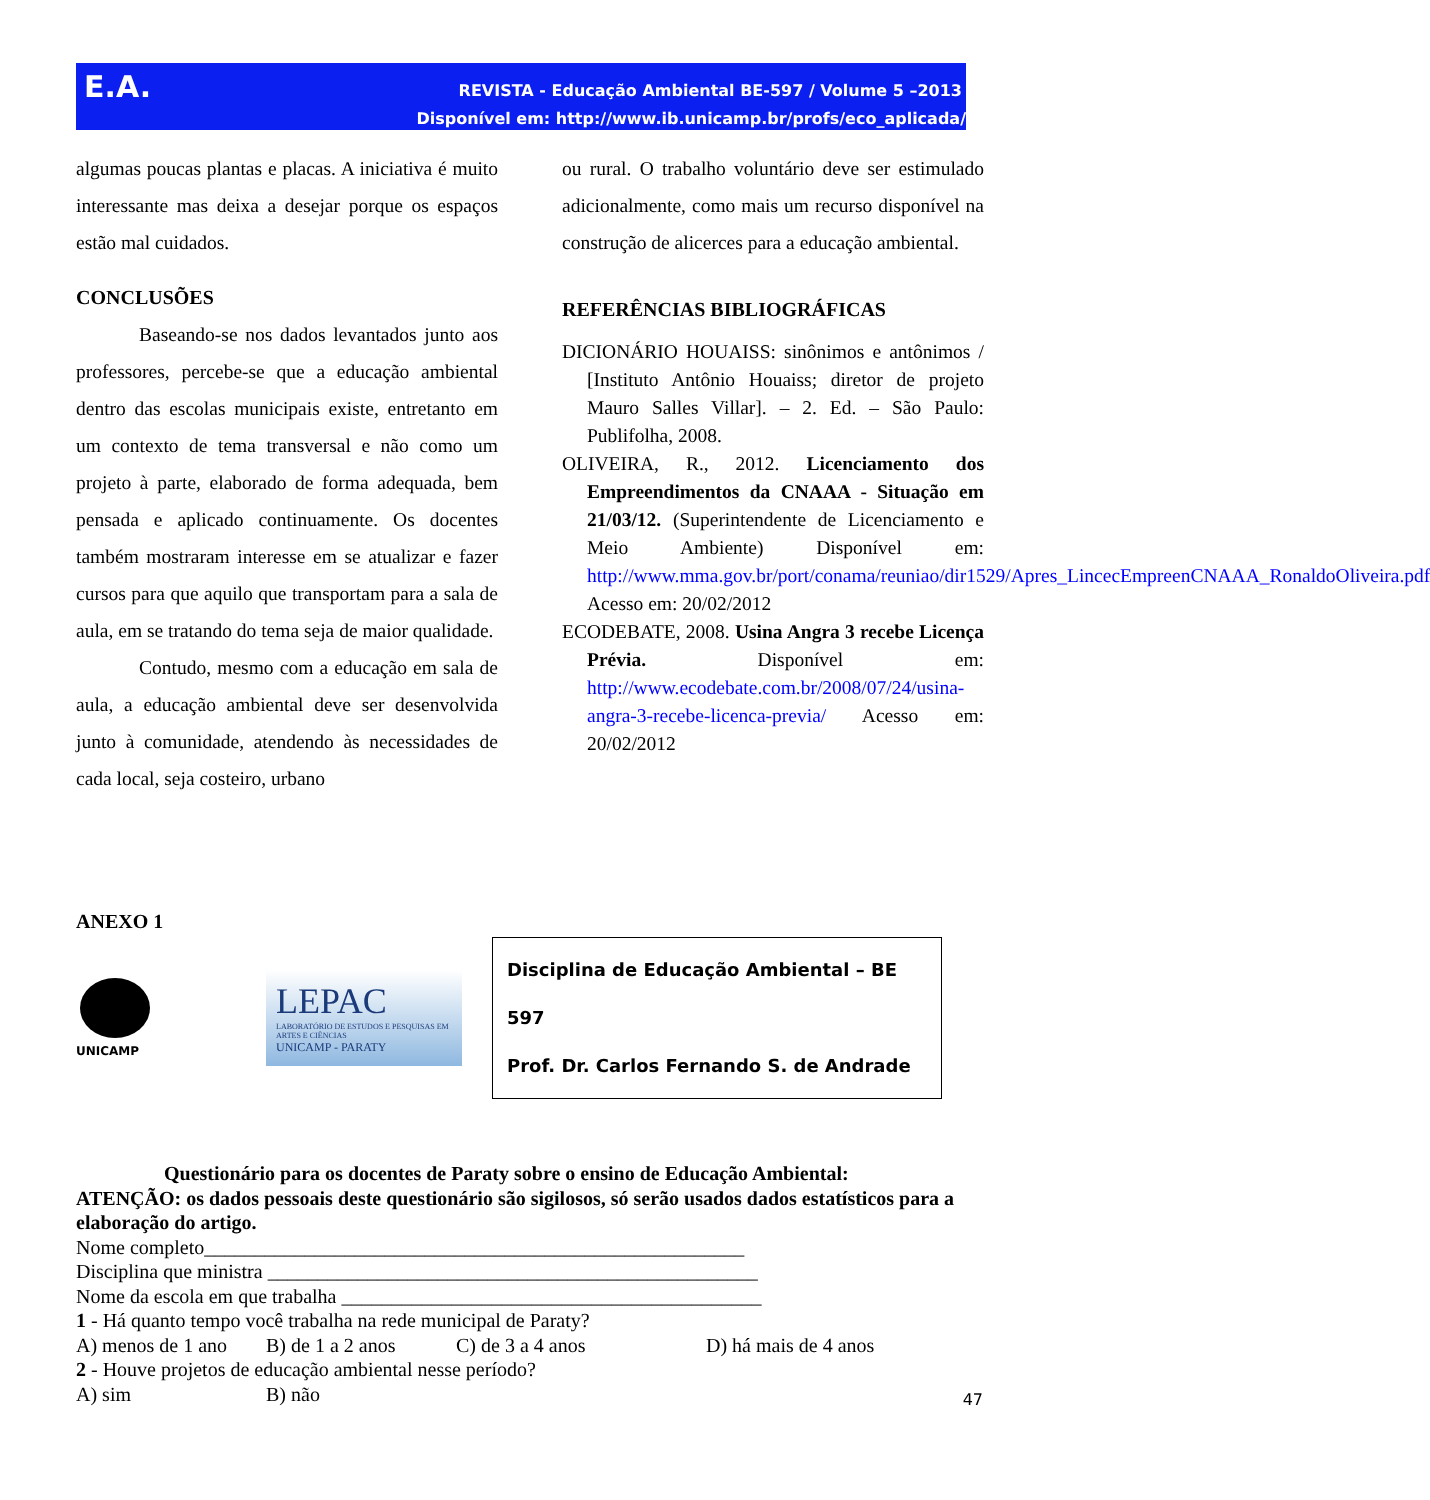E.A.
REVISTA - Educação Ambiental BE-597 / Volume 5 –2013
Disponível em: http://www.ib.unicamp.br/profs/eco_aplicada/
algumas poucas plantas e placas. A iniciativa é muito interessante mas deixa a desejar porque os espaços estão mal cuidados.
CONCLUSÕES
Baseando-se nos dados levantados junto aos professores, percebe-se que a educação ambiental dentro das escolas municipais existe, entretanto em um contexto de tema transversal e não como um projeto à parte, elaborado de forma adequada, bem pensada e aplicado continuamente. Os docentes também mostraram interesse em se atualizar e fazer cursos para que aquilo que transportam para a sala de aula, em se tratando do tema seja de maior qualidade.
Contudo, mesmo com a educação em sala de aula, a educação ambiental deve ser desenvolvida junto à comunidade, atendendo às necessidades de cada local, seja costeiro, urbano
ou rural. O trabalho voluntário deve ser estimulado adicionalmente, como mais um recurso disponível na construção de alicerces para a educação ambiental.
REFERÊNCIAS BIBLIOGRÁFICAS
DICIONÁRIO HOUAISS: sinônimos e antônimos / [Instituto Antônio Houaiss; diretor de projeto Mauro Salles Villar]. – 2. Ed. – São Paulo: Publifolha, 2008.
OLIVEIRA, R., 2012. Licenciamento dos Empreendimentos da CNAAA - Situação em 21/03/12. (Superintendente de Licenciamento e Meio Ambiente) Disponível em: http://www.mma.gov.br/port/conama/reuniao/dir1529/Apres_LincecEmpreenCNAAA_RonaldoOliveira.pdf Acesso em: 20/02/2012
ECODEBATE, 2008. Usina Angra 3 recebe Licença Prévia. Disponível em: http://www.ecodebate.com.br/2008/07/24/usina-angra-3-recebe-licenca-previa/ Acesso em: 20/02/2012
ANEXO 1
UNICAMP
LEPAC
LABORATÓRIO DE ESTUDOS E PESQUISAS EM ARTES E CIÊNCIAS
UNICAMP - PARATY
Disciplina de Educação Ambiental – BE 597
Prof. Dr. Carlos Fernando S. de Andrade
Questionário para os docentes de Paraty sobre o ensino de Educação Ambiental:
ATENÇÃO: os dados pessoais deste questionário são sigilosos, só serão usados dados estatísticos para a elaboração do artigo.
Nome completo______________________________________________________
Disciplina que ministra _________________________________________________
Nome da escola em que trabalha __________________________________________
1 - Há quanto tempo você trabalha na rede municipal de Paraty?
A) menos de 1 ano B) de 1 a 2 anos C) de 3 a 4 anos D) há mais de 4 anos
2 - Houve projetos de educação ambiental nesse período?
A) sim B) não
47